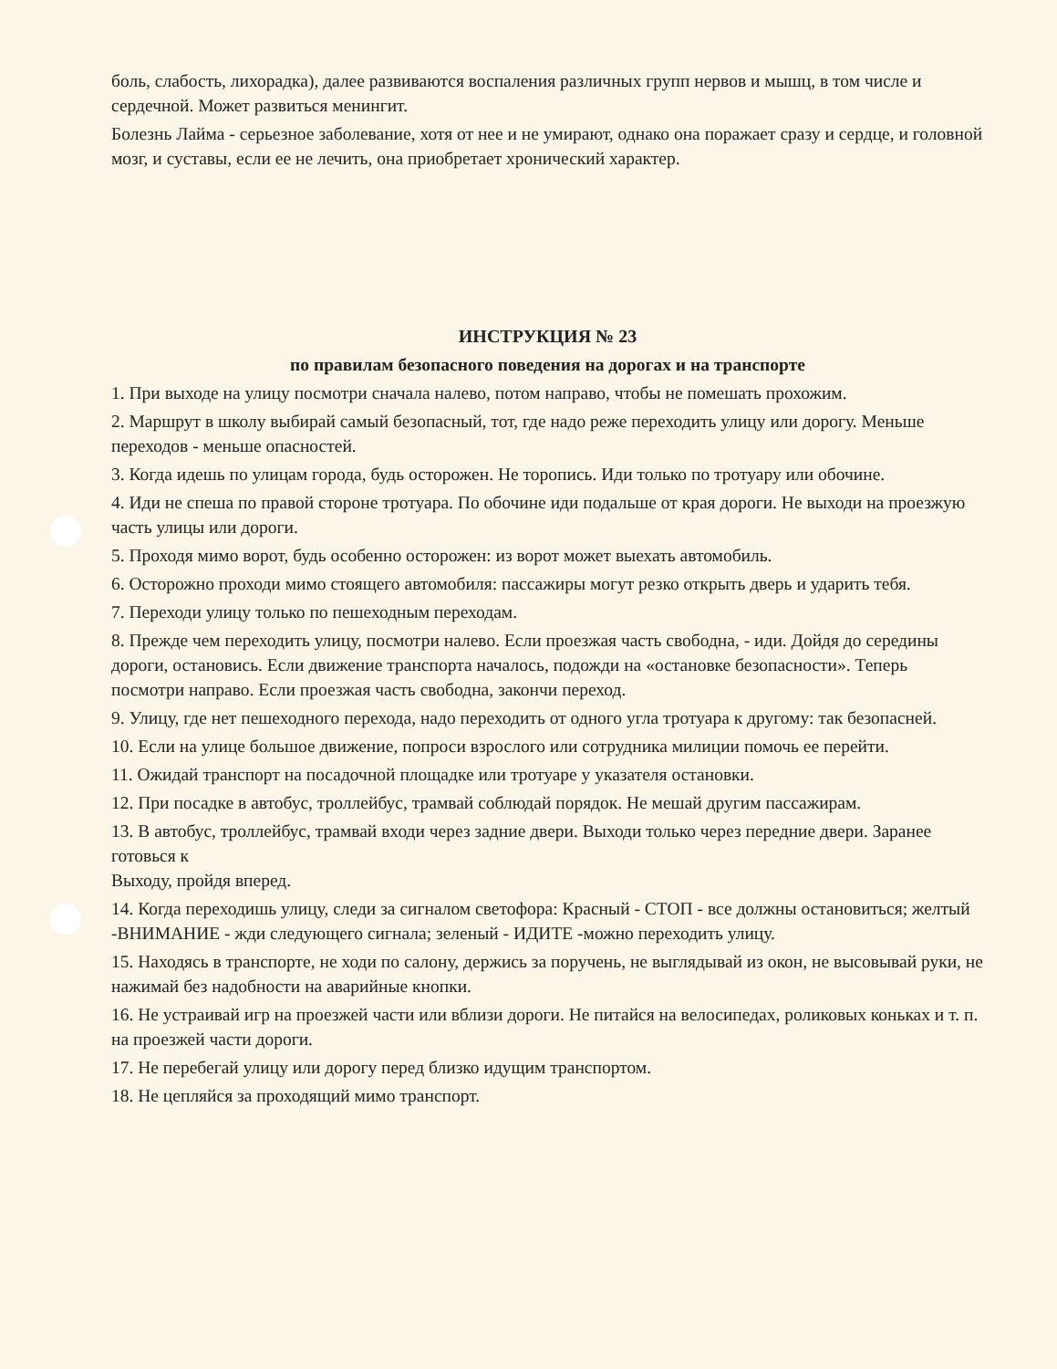боль, слабость, лихорадка), далее развиваются воспаления различных групп нервов и мышц, в том числе и сердечной. Может развиться менингит.
Болезнь Лайма - серьезное заболевание, хотя от нее и не умирают, однако она поражает сразу и сердце, и головной мозг, и суставы, если ее не лечить, она приобретает хронический характер.
ИНСТРУКЦИЯ № 23
по правилам безопасного поведения на дорогах и на транспорте
1. При выходе на улицу посмотри сначала налево, потом направо, чтобы не помешать прохожим.
2. Маршрут в школу выбирай самый безопасный, тот, где надо реже переходить улицу или дорогу. Меньше переходов - меньше опасностей.
3. Когда идешь по улицам города, будь осторожен. Не торопись. Иди только по тротуару или обочине.
4. Иди не спеша по правой стороне тротуара. По обочине иди подальше от края дороги. Не выходи на проезжую часть улицы или дороги.
5. Проходя мимо ворот, будь особенно осторожен: из ворот может выехать автомобиль.
6. Осторожно проходи мимо стоящего автомобиля: пассажиры могут резко открыть дверь и ударить тебя.
7. Переходи улицу только по пешеходным переходам.
8. Прежде чем переходить улицу, посмотри налево. Если проезжая часть свободна, - иди. Дойдя до середины дороги, остановись. Если движение транспорта началось, подожди на «остановке безопасности». Теперь посмотри направо. Если проезжая часть свободна, закончи переход.
9. Улицу, где нет пешеходного перехода, надо переходить от одного угла тротуара к другому: так безопасней.
10. Если на улице большое движение, попроси взрослого или сотрудника милиции помочь ее перейти.
11. Ожидай транспорт на посадочной площадке или тротуаре у указателя остановки.
12. При посадке в автобус, троллейбус, трамвай соблюдай порядок. Не мешай другим пассажирам.
13. В автобус, троллейбус, трамвай входи через задние двери. Выходи только через передние двери. Заранее готовься к
Выходу, пройдя вперед.
14. Когда переходишь улицу, следи за сигналом светофора: Красный - СТОП - все должны остановиться; желтый -ВНИМАНИЕ - жди следующего сигнала; зеленый - ИДИТЕ -можно переходить улицу.
15. Находясь в транспорте, не ходи по салону, держись за поручень, не выглядывай из окон, не высовывай руки, не нажимай без надобности на аварийные кнопки.
16. Не устраивай игр на проезжей части или вблизи дороги. Не питайся на велосипедах, роликовых коньках и т. п. на проезжей части дороги.
17. Не перебегай улицу или дорогу перед близко идущим транспортом.
18. Не цепляйся за проходящий мимо транспорт.